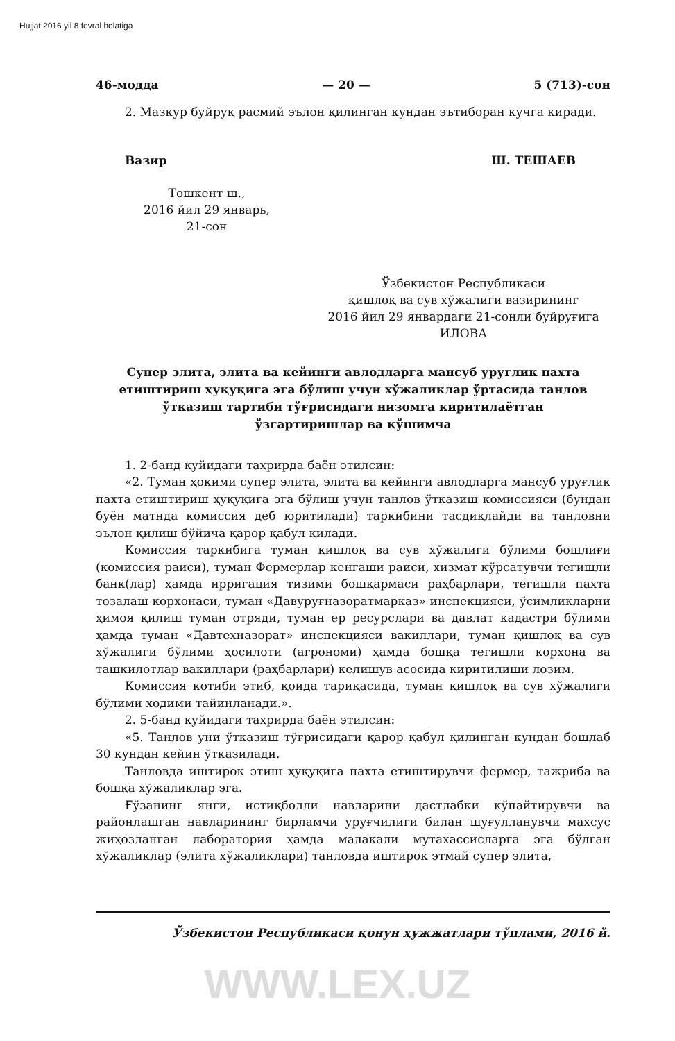Hujjat 2016 yil 8 fevral holatiga
46-модда — 20 — 5 (713)-сон
2. Мазкур буйруқ расмий эълон қилинган кундан эътиборан кучга киради.
Вазир Ш. ТЕШАЕВ
Тошкент ш.,
2016 йил 29 январь,
21-сон
Ўзбекистон Республикаси
қишлоқ ва сув хўжалиги вазирининг
2016 йил 29 январдаги 21-сонли буйруғига
ИЛОВА
Супер элита, элита ва кейинги авлодларга мансуб уруғлик пахта етиштириш ҳуқуқига эга бўлиш учун хўжаликлар ўртасида танлов ўтказиш тартиби тўғрисидаги низомга киритилаётган ўзгартиришлар ва қўшимча
1. 2-банд қуйидаги таҳрирда баён этилсин:
«2. Туман ҳокими супер элита, элита ва кейинги авлодларга мансуб уруғлик пахта етиштириш ҳуқуқига эга бўлиш учун танлов ўтказиш комиссияси (бундан буён матнда комиссия деб юритилади) таркибини тасдиқлайди ва танловни эълон қилиш бўйича қарор қабул қилади.
Комиссия таркибига туман қишлоқ ва сув хўжалиги бўлими бошлиғи (комиссия раиси), туман Фермерлар кенгаши раиси, хизмат кўрсатувчи тегишли банк(лар) ҳамда ирригация тизими бошқармаси раҳбарлари, тегишли пахта тозалаш корхонаси, туман «Давуруғназоратмарказ» инспекцияси, ўсимликларни ҳимоя қилиш туман отряди, туман ер ресурслари ва давлат кадастри бўлими ҳамда туман «Давтехназорат» инспекцияси вакиллари, туман қишлоқ ва сув хўжалиги бўлими ҳосилоти (агрономи) ҳамда бошқа тегишли корхона ва ташкилотлар вакиллари (раҳбарлари) келишув асосида киритилиши лозим.
Комиссия котиби этиб, қоида тариқасида, туман қишлоқ ва сув хўжалиги бўлими ходими тайинланади.».
2. 5-банд қуйидаги таҳрирда баён этилсин:
«5. Танлов уни ўтказиш тўғрисидаги қарор қабул қилинган кундан бошлаб 30 кундан кейин ўтказилади.
Танловда иштирок этиш ҳуқуқига пахта етиштирувчи фермер, тажриба ва бошқа хўжаликлар эга.
Ғўзанинг янги, истиқболли навларини дастлабки кўпайтирувчи ва районлашган навларининг бирламчи уруғчилиги билан шуғулланувчи махсус жиҳозланган лаборатория ҳамда малакали мутахассисларга эга бўлган хўжаликлар (элита хўжаликлари) танловда иштирок этмай супер элита,
Ўзбекистон Республикаси қонун ҳужжатлари тўплами, 2016 й.
WWW.LEX.UZ